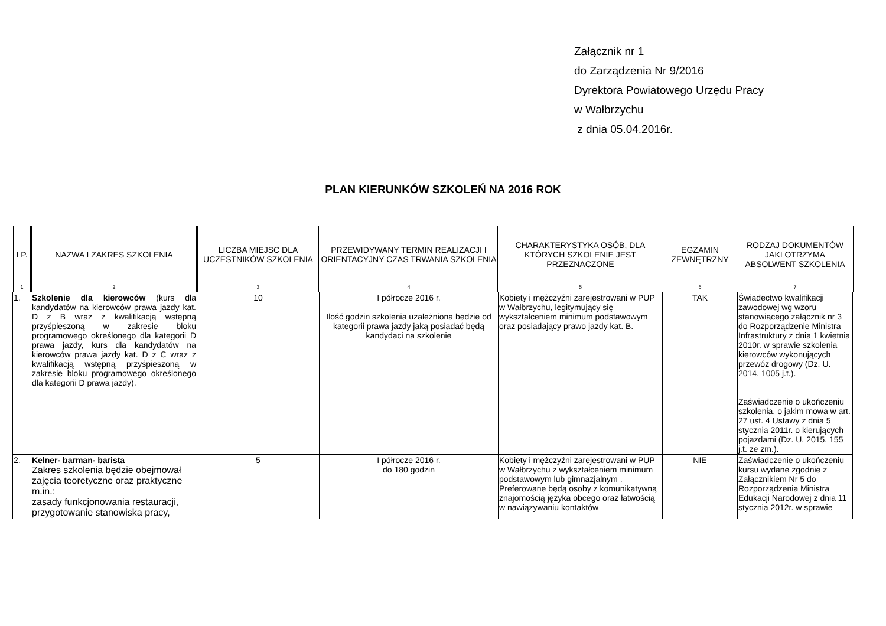Załącznik nr 1
do Zarządzenia Nr 9/2016
Dyrektora Powiatowego Urzędu Pracy
w Wałbrzychu
z dnia 05.04.2016r.
PLAN KIERUNKÓW SZKOLEŃ NA 2016 ROK
| LP. | NAZWA I ZAKRES SZKOLENIA | LICZBA MIEJSC DLA UCZESTNIKÓW SZKOLENIA | PRZEWIDYWANY TERMIN REALIZACJI I ORIENTACYJNY CZAS TRWANIA SZKOLENIA | CHARAKTERYSTYKA OSÓB, DLA KTÓRYCH SZKOLENIE JEST PRZEZNACZONE | EGZAMIN ZEWNĘTRZNY | RODZAJ DOKUMENTÓW JAKI OTRZYMA ABSOLWENT SZKOLENIA |
| --- | --- | --- | --- | --- | --- | --- |
| 1 | 2 | 3 | 4 | 5 | 6 | 7 |
| 1. | Szkolenie dla kierowców (kurs dla kandydatów na kierowców prawa jazdy kat. D z B wraz z kwalifikacją wstępną przyśpieszoną w zakresie bloku programowego określonego dla kategorii D prawa jazdy, kurs dla kandydatów na kierowców prawa jazdy kat. D z C wraz z kwalifikacją wstępną przyśpieszoną w zakresie bloku programowego określonego dla kategorii D prawa jazdy). | 10 | I półrocze 2016 r. Ilość godzin szkolenia uzależniona będzie od kategorii prawa jazdy jaką posiadać będą kandydaci na szkolenie | Kobiety i mężczyźni zarejestrowani w PUP w Wałbrzychu, legitymujący się wykształceniem minimum podstawowym oraz posiadający prawo jazdy kat. B. | TAK | Świadectwo kwalifikacji zawodowej wg wzoru stanowiącego załącznik nr 3 do Rozporządzenie Ministra Infrastruktury z dnia 1 kwietnia 2010r. w sprawie szkolenia kierowców wykonujących przewóz drogowy (Dz. U. 2014, 1005 j.t.). Zaświadczenie o ukończeniu szkolenia, o jakim mowa w art. 27 ust. 4 Ustawy z dnia 5 stycznia 2011r. o kierujących pojazdami (Dz. U. 2015. 155 j.t. ze zm.). |
| 2. | Kelner- barman- barista Zakres szkolenia będzie obejmował zajęcia teoretyczne oraz praktyczne m.in.: zasady funkcjonowania restauracji, przygotowanie stanowiska pracy, | 5 | I półrocze 2016 r. do 180 godzin | Kobiety i mężczyźni zarejestrowani w PUP w Wałbrzychu z wykształceniem minimum podstawowym lub gimnazjalnym . Preferowane będą osoby z komunikatywną znajomością języka obcego oraz łatwością w nawiązywaniu kontaktów | NIE | Zaświadczenie o ukończeniu kursu wydane zgodnie z Załącznikiem Nr 5 do Rozporządzenia Ministra Edukacji Narodowej z dnia 11 stycznia 2012r. w sprawie |